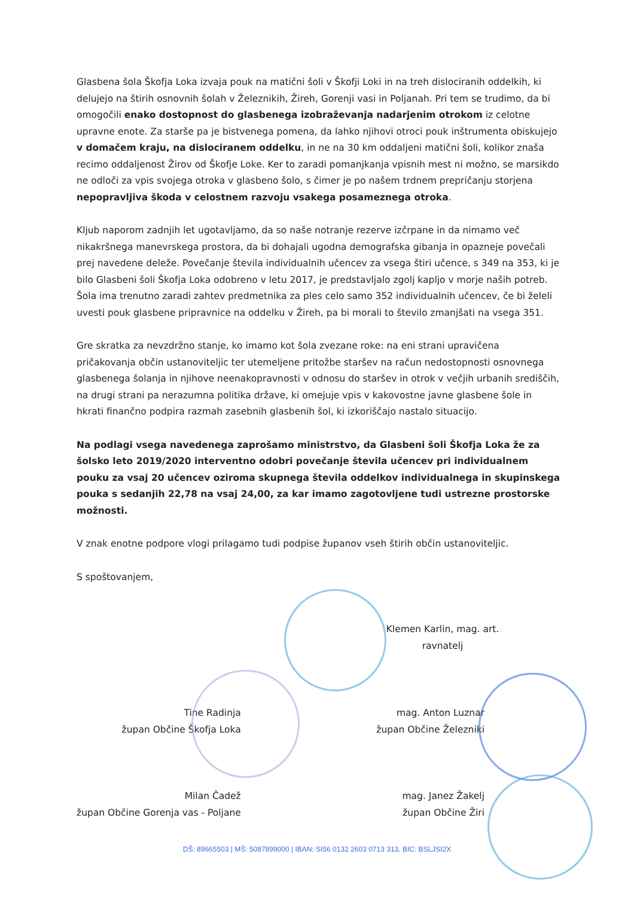Glasbena šola Škofja Loka izvaja pouk na matični šoli v Škofji Loki in na treh dislociranih oddelkih, ki delujejo na štirih osnovnih šolah v Železnikih, Žireh, Gorenji vasi in Poljanah. Pri tem se trudimo, da bi omogočili enako dostopnost do glasbenega izobraževanja nadarjenim otrokom iz celotne upravne enote. Za starše pa je bistvenega pomena, da lahko njihovi otroci pouk inštrumenta obiskujejo v domačem kraju, na dislociranem oddelku, in ne na 30 km oddaljeni matični šoli, kolikor znaša recimo oddaljenost Žirov od Škofje Loke. Ker to zaradi pomanjkanja vpisnih mest ni možno, se marsikdo ne odloči za vpis svojega otroka v glasbeno šolo, s čimer je po našem trdnem prepričanju storjena nepopravljiva škoda v celostnem razvoju vsakega posameznega otroka.
Kljub naporom zadnjih let ugotavljamo, da so naše notranje rezerve izčrpane in da nimamo več nikakršnega manevrskega prostora, da bi dohajali ugodna demografska gibanja in opazneje povečali prej navedene deleže. Povečanje števila individualnih učencev za vsega štiri učence, s 349 na 353, ki je bilo Glasbeni šoli Škofja Loka odobreno v letu 2017, je predstavljalo zgolj kapljo v morje naših potreb. Šola ima trenutno zaradi zahtev predmetnika za ples celo samo 352 individualnih učencev, če bi želeli uvesti pouk glasbene pripravnice na oddelku v Žireh, pa bi morali to število zmanjšati na vsega 351.
Gre skratka za nevzdržno stanje, ko imamo kot šola zvezane roke: na eni strani upravičena pričakovanja občin ustanoviteljic ter utemeljene pritožbe staršev na račun nedostopnosti osnovnega glasbenega šolanja in njihove neenakopravnosti v odnosu do staršev in otrok v večjih urbanih središčih, na drugi strani pa nerazumna politika države, ki omejuje vpis v kakovostne javne glasbene šole in hkrati finančno podpira razmah zasebnih glasbenih šol, ki izkoriščajo nastalo situacijo.
Na podlagi vsega navedenega zaprošamo ministrstvo, da Glasbeni šoli Škofja Loka že za šolsko leto 2019/2020 interventno odobri povečanje števila učencev pri individualnem pouku za vsaj 20 učencev oziroma skupnega števila oddelkov individualnega in skupinskega pouka s sedanjih 22,78 na vsaj 24,00, za kar imamo zagotovljene tudi ustrezne prostorske možnosti.
V znak enotne podpore vlogi prilagamo tudi podpise županov vseh štirih občin ustanoviteljic.
S spoštovanjem,
Klemen Karlin, mag. art.
ravnatelj
Tine Radinja
župan Občine Škofja Loka
Milan Čadež
župan Občine Gorenja vas - Poljane
mag. Anton Luznar
župan Občine Železniki
mag. Janez Žakelj
župan Občine Žiri
DŠ: 89665503 | MŠ: 5087899000 | IBAN: SI56 0132 2603 0713 313, BIC: BSLJSI2X